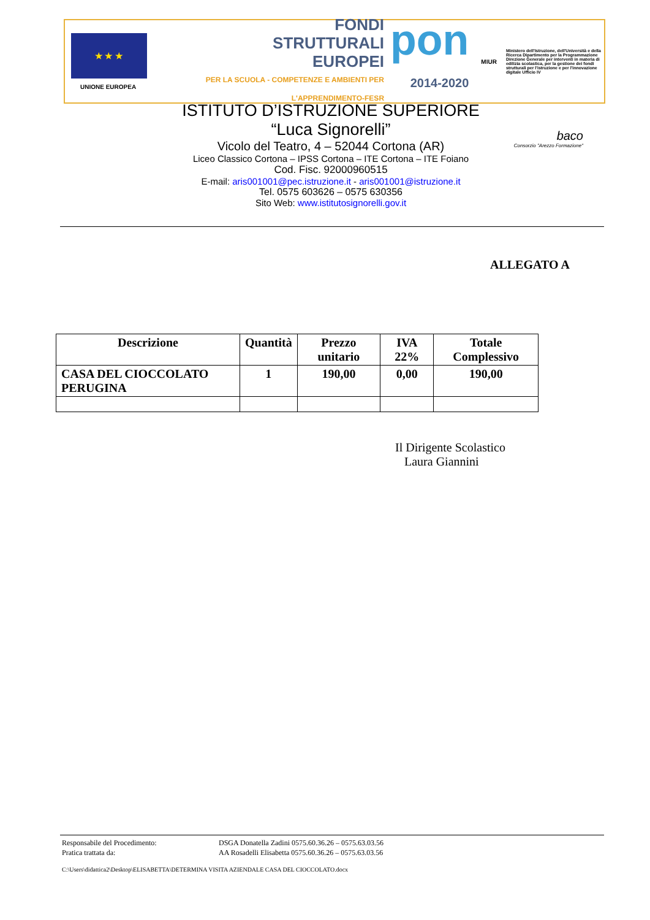★ ★ ★
UNIONE EUROPEA
FONDI
STRUTTURALI
EUROPEI
PER LA SCUOLA - COMPETENZE E AMBIENTI PER L'APPRENDIMENTO-FESR
pon
2014-2020
MIUR
Ministero dell'Istruzione, dell'Università e della Ricerca Dipartimento per la Programmazione Direzione Generale per interventi in materia di edilizia scolastica, per la gestione dei fondi strutturali per l'istruzione e per l'innovazione digitale Ufficio IV
baco
Consorzio "Arezzo Formazione"
ISTITUTO D’ISTRUZIONE SUPERIORE
“Luca Signorelli”
Vicolo del Teatro, 4 – 52044 Cortona (AR)
Liceo Classico Cortona – IPSS Cortona – ITE Cortona – ITE Foiano
Cod. Fisc. 92000960515
E-mail: aris001001@pec.istruzione.it - aris001001@istruzione.it
Tel. 0575 603626 – 0575 630356
Sito Web: www.istitutosignorelli.gov.it
ALLEGATO A
| Descrizione | Quantità | Prezzo unitario | IVA 22% | Totale Complessivo |
| --- | --- | --- | --- | --- |
| CASA DEL CIOCCOLATO PERUGINA | 1 | 190,00 | 0,00 | 190,00 |
Il Dirigente Scolastico
Laura Giannini
Responsabile del Procedimento: DSGA Donatella Zadini 0575.60.36.26 – 0575.63.03.56
Pratica trattata da: AA Rosadelli Elisabetta 0575.60.36.26 – 0575.63.03.56
C:\Users\didattica2\Desktop\ELISABETTA\DETERMINA VISITA AZIENDALE CASA DEL CIOCCOLATO.docx